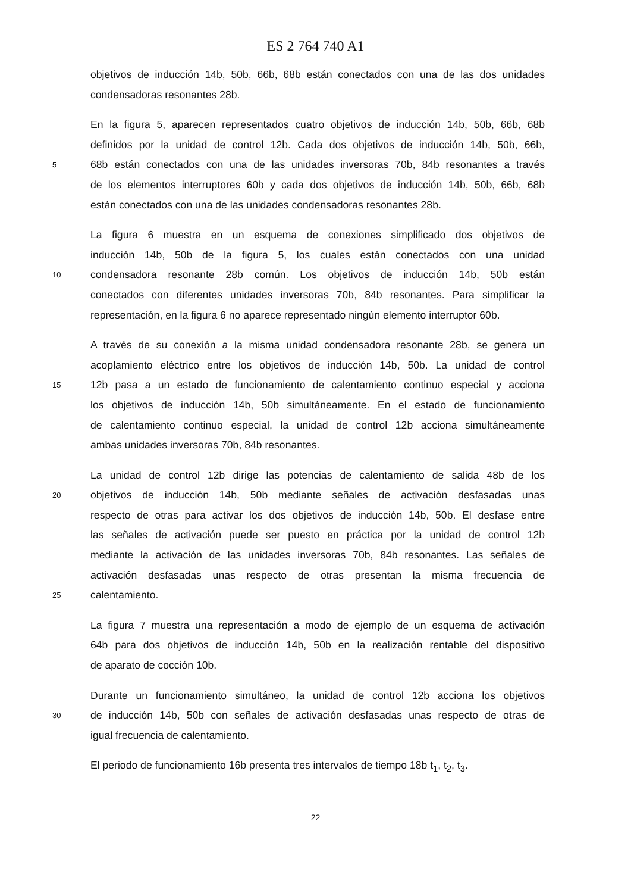ES 2 764 740 A1
objetivos de inducción 14b, 50b, 66b, 68b están conectados con una de las dos unidades
condensadoras resonantes 28b.
En la figura 5, aparecen representados cuatro objetivos de inducción 14b, 50b, 66b, 68b
definidos por la unidad de control 12b. Cada dos objetivos de inducción 14b, 50b, 66b,
5 68b están conectados con una de las unidades inversoras 70b, 84b resonantes a través
de los elementos interruptores 60b y cada dos objetivos de inducción 14b, 50b, 66b, 68b
están conectados con una de las unidades condensadoras resonantes 28b.
La figura 6 muestra en un esquema de conexiones simplificado dos objetivos de
inducción 14b, 50b de la figura 5, los cuales están conectados con una unidad
10 condensadora resonante 28b común. Los objetivos de inducción 14b, 50b están
conectados con diferentes unidades inversoras 70b, 84b resonantes. Para simplificar la
representación, en la figura 6 no aparece representado ningún elemento interruptor 60b.
A través de su conexión a la misma unidad condensadora resonante 28b, se genera un
acoplamiento eléctrico entre los objetivos de inducción 14b, 50b. La unidad de control
15 12b pasa a un estado de funcionamiento de calentamiento continuo especial y acciona
los objetivos de inducción 14b, 50b simultáneamente. En el estado de funcionamiento
de calentamiento continuo especial, la unidad de control 12b acciona simultáneamente
ambas unidades inversoras 70b, 84b resonantes.
La unidad de control 12b dirige las potencias de calentamiento de salida 48b de los
20 objetivos de inducción 14b, 50b mediante señales de activación desfasadas unas
respecto de otras para activar los dos objetivos de inducción 14b, 50b. El desfase entre
las señales de activación puede ser puesto en práctica por la unidad de control 12b
mediante la activación de las unidades inversoras 70b, 84b resonantes. Las señales de
activación desfasadas unas respecto de otras presentan la misma frecuencia de
25 calentamiento.
La figura 7 muestra una representación a modo de ejemplo de un esquema de activación
64b para dos objetivos de inducción 14b, 50b en la realización rentable del dispositivo
de aparato de cocción 10b.
Durante un funcionamiento simultáneo, la unidad de control 12b acciona los objetivos
30 de inducción 14b, 50b con señales de activación desfasadas unas respecto de otras de
igual frecuencia de calentamiento.
El periodo de funcionamiento 16b presenta tres intervalos de tiempo 18b t<sub>1</sub>, t<sub>2</sub>, t<sub>3</sub>.
22